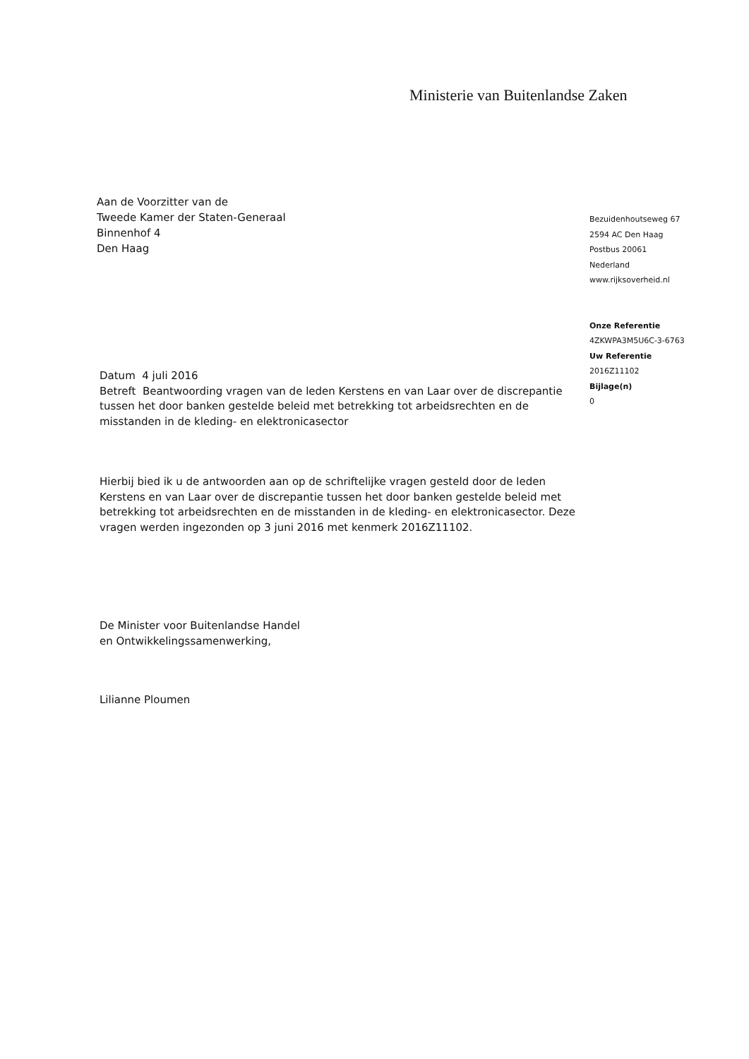Ministerie van Buitenlandse Zaken
Aan de Voorzitter van de
Tweede Kamer der Staten-Generaal
Binnenhof 4
Den Haag
Bezuidenhoutseweg 67
2594 AC Den Haag
Postbus 20061
Nederland
www.rijksoverheid.nl
Onze Referentie
4ZKWPA3M5U6C-3-6763
Uw Referentie
2016Z11102
Bijlage(n)
0
Datum 4 juli 2016
Betreft Beantwoording vragen van de leden Kerstens en van Laar over de discrepantie tussen het door banken gestelde beleid met betrekking tot arbeidsrechten en de misstanden in de kleding- en elektronicasector
Hierbij bied ik u de antwoorden aan op de schriftelijke vragen gesteld door de leden Kerstens en van Laar over de discrepantie tussen het door banken gestelde beleid met betrekking tot arbeidsrechten en de misstanden in de kleding- en elektronicasector. Deze vragen werden ingezonden op 3 juni 2016 met kenmerk 2016Z11102.
De Minister voor Buitenlandse Handel
en Ontwikkelingssamenwerking,
Lilianne Ploumen